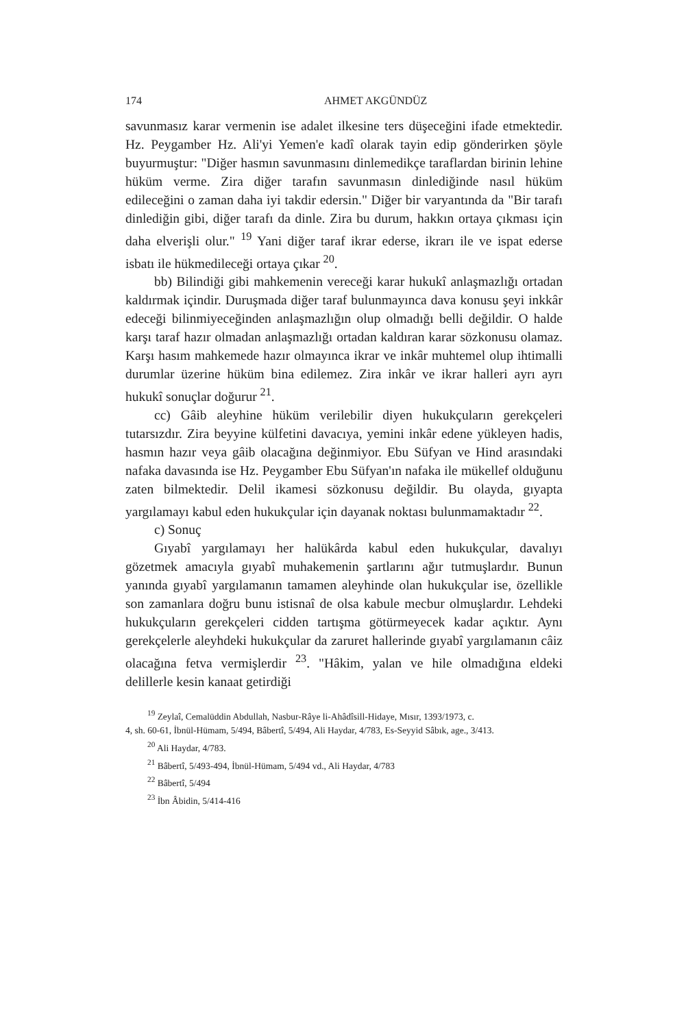174 AHMET AKGÜNDÜZ
savunmasız karar vermenin ise adalet ilkesine ters düşeceğini ifade etmektedir. Hz. Peygamber Hz. Ali'yi Yemen'e kadî olarak tayin edip gönderirken şöyle buyurmuştur: "Diğer hasmın savunmasını dinlemedikçe taraflardan birinin lehine hüküm verme. Zira diğer tarafın savunmasın dinlediğinde nasıl hüküm edileceğini o zaman daha iyi takdir edersin." Diğer bir varyantında da "Bir tarafı dinlediğin gibi, diğer tarafı da dinle. Zira bu durum, hakkın ortaya çıkması için daha elverişli olur." <sup>19</sup> Yani diğer taraf ikrar ederse, ikrarı ile ve ispat ederse isbatı ile hükmedileceği ortaya çıkar <sup>20</sup>.
bb) Bilindiği gibi mahkemenin vereceği karar hukukî anlaşmazlığı ortadan kaldırmak içindir. Duruşmada diğer taraf bulunmayınca dava konusu şeyi inkkâr edeceği bilinmiyeceğinden anlaşmazlığın olup olmadığı belli değildir. O halde karşı taraf hazır olmadan anlaşmazlığı ortadan kaldıran karar sözkonusu olamaz. Karşı hasım mahkemede hazır olmayınca ikrar ve inkâr muhtemel olup ihtimalli durumlar üzerine hüküm bina edilemez. Zira inkâr ve ikrar halleri ayrı ayrı hukukî sonuçlar doğurur <sup>21</sup>.
cc) Gâib aleyhine hüküm verilebilir diyen hukukçuların gerekçeleri tutarsızdır. Zira beyyine külfetini davacıya, yemini inkâr edene yükleyen hadis, hasmın hazır veya gâib olacağına değinmiyor. Ebu Süfyan ve Hind arasındaki nafaka davasında ise Hz. Peygamber Ebu Süfyan'ın nafaka ile mükellef olduğunu zaten bilmektedir. Delil ikamesi sözkonusu değildir. Bu olayda, gıyapta yargılamayı kabul eden hukukçular için dayanak noktası bulunmamaktadır <sup>22</sup>.
c) Sonuç
Gıyabî yargılamayı her halükârda kabul eden hukukçular, davalıyı gözetmek amacıyla gıyabî muhakemenin şartlarını ağır tutmuşlardır. Bunun yanında gıyabî yargılamanın tamamen aleyhinde olan hukukçular ise, özellikle son zamanlara doğru bunu istisnaî de olsa kabule mecbur olmuşlardır. Lehdeki hukukçuların gerekçeleri cidden tartışma götürmeyecek kadar açıktır. Aynı gerekçelerle aleyhdeki hukukçular da zaruret hallerinde gıyabî yargılamanın câiz olacağına fetva vermişlerdir <sup>23</sup>. "Hâkim, yalan ve hile olmadığına eldeki delillerle kesin kanaat getirdiği
<sup>19</sup> Zeylaî, Cemalüddin Abdullah, Nasbur-Râye li-Ahâdîsill-Hidaye, Mısır, 1393/1973, c.
4, sh. 60-61, İbnül-Hümam, 5/494, Bâbertî, 5/494, Ali Haydar, 4/783, Es-Seyyid Sâbık, age., 3/413.
<sup>20</sup> Ali Haydar, 4/783.
<sup>21</sup> Bâbertî, 5/493-494, İbnül-Hümam, 5/494 vd., Ali Haydar, 4/783
<sup>22</sup> Bâbertî, 5/494
<sup>23</sup> İbn Âbidin, 5/414-416